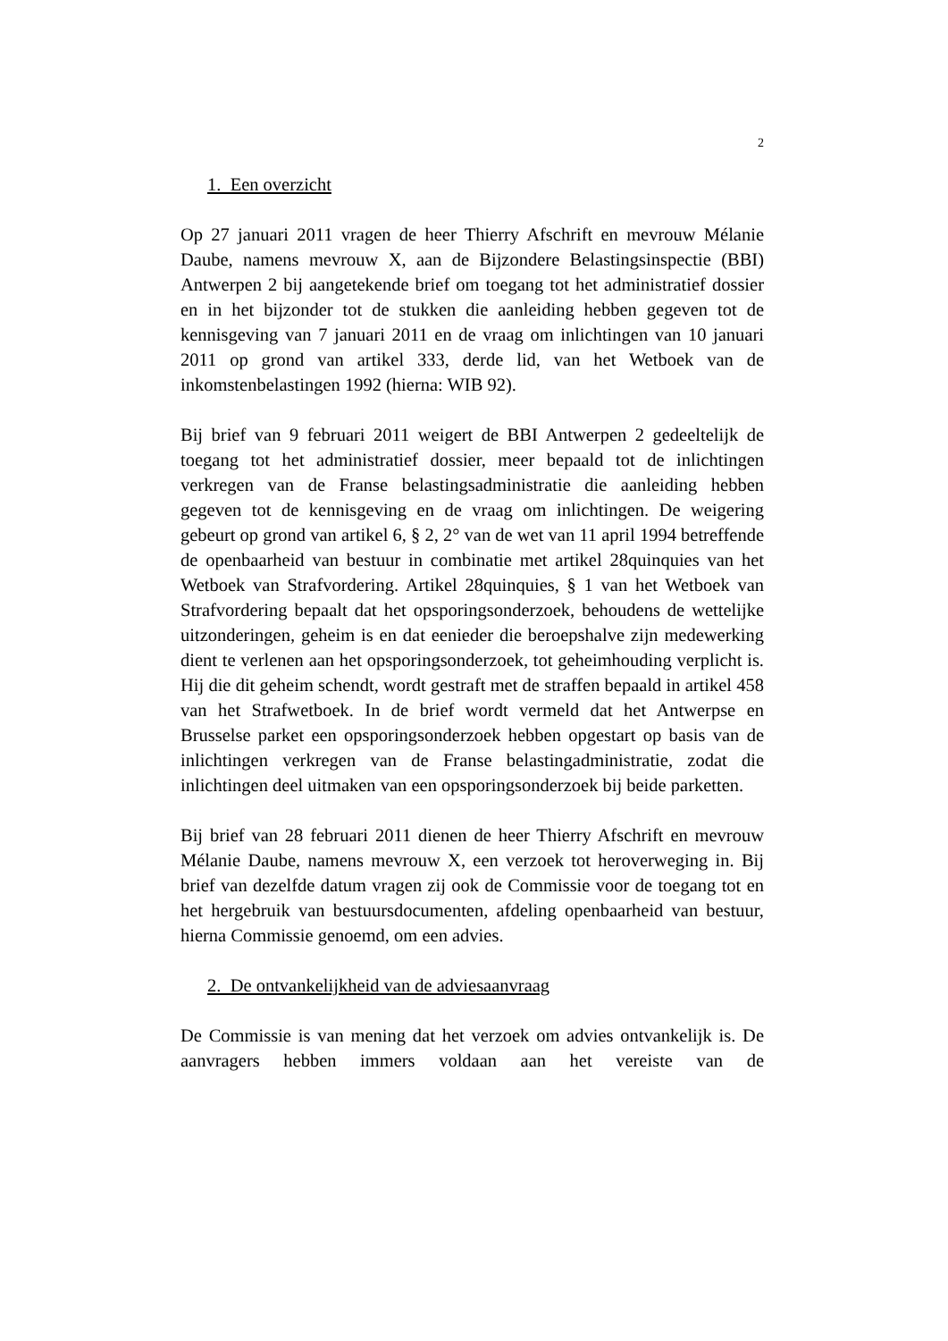2
1. Een overzicht
Op 27 januari 2011 vragen de heer Thierry Afschrift en mevrouw Mélanie Daube, namens mevrouw X, aan de Bijzondere Belastingsinspectie (BBI) Antwerpen 2 bij aangetekende brief om toegang tot het administratief dossier en in het bijzonder tot de stukken die aanleiding hebben gegeven tot de kennisgeving van 7 januari 2011 en de vraag om inlichtingen van 10 januari 2011 op grond van artikel 333, derde lid, van het Wetboek van de inkomstenbelastingen 1992 (hierna: WIB 92).
Bij brief van 9 februari 2011 weigert de BBI Antwerpen 2 gedeeltelijk de toegang tot het administratief dossier, meer bepaald tot de inlichtingen verkregen van de Franse belastingsadministratie die aanleiding hebben gegeven tot de kennisgeving en de vraag om inlichtingen. De weigering gebeurt op grond van artikel 6, § 2, 2° van de wet van 11 april 1994 betreffende de openbaarheid van bestuur in combinatie met artikel 28quinquies van het Wetboek van Strafvordering. Artikel 28quinquies, § 1 van het Wetboek van Strafvordering bepaalt dat het opsporingsonderzoek, behoudens de wettelijke uitzonderingen, geheim is en dat eenieder die beroepshalve zijn medewerking dient te verlenen aan het opsporingsonderzoek, tot geheimhouding verplicht is. Hij die dit geheim schendt, wordt gestraft met de straffen bepaald in artikel 458 van het Strafwetboek. In de brief wordt vermeld dat het Antwerpse en Brusselse parket een opsporingsonderzoek hebben opgestart op basis van de inlichtingen verkregen van de Franse belastingadministratie, zodat die inlichtingen deel uitmaken van een opsporingsonderzoek bij beide parketten.
Bij brief van 28 februari 2011 dienen de heer Thierry Afschrift en mevrouw Mélanie Daube, namens mevrouw X, een verzoek tot heroverweging in. Bij brief van dezelfde datum vragen zij ook de Commissie voor de toegang tot en het hergebruik van bestuursdocumenten, afdeling openbaarheid van bestuur, hierna Commissie genoemd, om een advies.
2. De ontvankelijkheid van de adviesaanvraag
De Commissie is van mening dat het verzoek om advies ontvankelijk is. De aanvragers hebben immers voldaan aan het vereiste van de